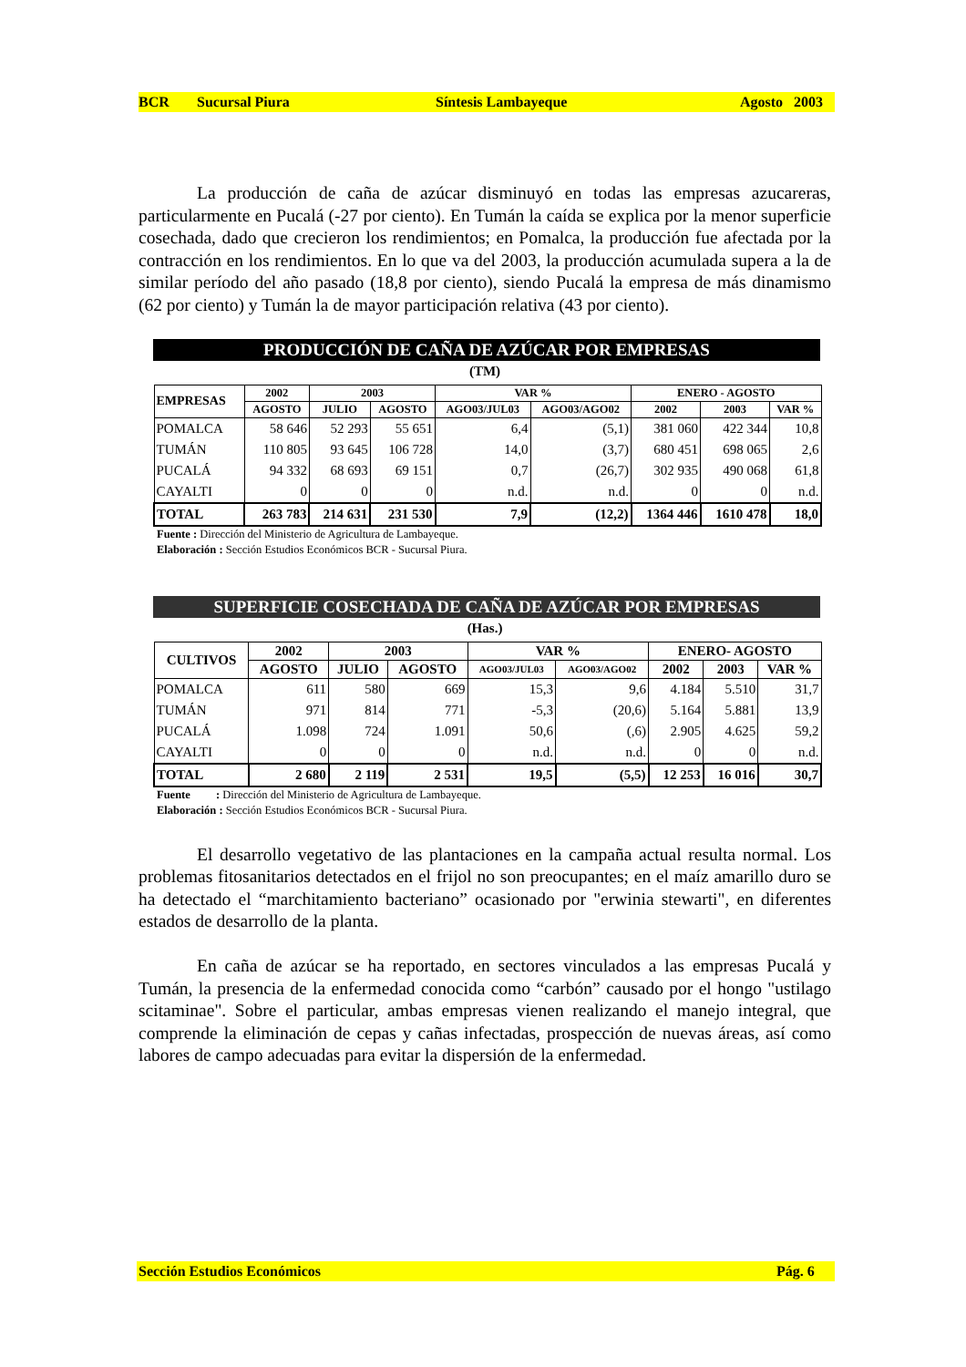BCR Sucursal Piura Síntesis Lambayeque Agosto 2003
La producción de caña de azúcar disminuyó en todas las empresas azucareras, particularmente en Pucalá (-27 por ciento). En Tumán la caída se explica por la menor superficie cosechada, dado que crecieron los rendimientos; en Pomalca, la producción fue afectada por la contracción en los rendimientos. En lo que va del 2003, la producción acumulada supera a la de similar período del año pasado (18,8 por ciento), siendo Pucalá la empresa de más dinamismo (62 por ciento) y Tumán la de mayor participación relativa (43 por ciento).
PRODUCCIÓN DE CAÑA DE AZÚCAR POR EMPRESAS
(TM)
| EMPRESAS | 2002 | 2003 | | VAR % | | ENERO - AGOSTO | | |
| --- | --- | --- | --- | --- | --- | --- | --- | --- |
| | AGOSTO | JULIO | AGOSTO | AGO03/JUL03 | AGO03/AGO02 | 2002 | 2003 | VAR % |
| POMALCA | 58 646 | 52 293 | 55 651 | 6,4 | (5,1) | 381 060 | 422 344 | 10,8 |
| TUMÁN | 110 805 | 93 645 | 106 728 | 14,0 | (3,7) | 680 451 | 698 065 | 2,6 |
| PUCALÁ | 94 332 | 68 693 | 69 151 | 0,7 | (26,7) | 302 935 | 490 068 | 61,8 |
| CAYALTI | 0 | 0 | 0 | n.d. | n.d. | 0 | 0 | n.d. |
| TOTAL | 263 783 | 214 631 | 231 530 | 7,9 | (12,2) | 1364 446 | 1610 478 | 18,0 |
Fuente : Dirección del Ministerio de Agricultura de Lambayeque.
Elaboración : Sección Estudios Económicos BCR - Sucursal Piura.
SUPERFICIE COSECHADA DE CAÑA DE AZÚCAR POR EMPRESAS
(Has.)
| CULTIVOS | 2002 | 2003 | | VAR % | | ENERO- AGOSTO | | |
| --- | --- | --- | --- | --- | --- | --- | --- | --- |
| | AGOSTO | JULIO | AGOSTO | AGO03/JUL03 | AGO03/AGO02 | 2002 | 2003 | VAR % |
| POMALCA | 611 | 580 | 669 | 15,3 | 9,6 | 4.184 | 5.510 | 31,7 |
| TUMÁN | 971 | 814 | 771 | -5,3 | (20,6) | 5.164 | 5.881 | 13,9 |
| PUCALÁ | 1.098 | 724 | 1.091 | 50,6 | (,6) | 2.905 | 4.625 | 59,2 |
| CAYALTI | 0 | 0 | 0 | n.d. | n.d. | 0 | 0 | n.d. |
| TOTAL | 2 680 | 2 119 | 2 531 | 19,5 | (5,5) | 12 253 | 16 016 | 30,7 |
Fuente : Dirección del Ministerio de Agricultura de Lambayeque.
Elaboración : Sección Estudios Económicos BCR - Sucursal Piura.
El desarrollo vegetativo de las plantaciones en la campaña actual resulta normal. Los problemas fitosanitarios detectados en el frijol no son preocupantes; en el maíz amarillo duro se ha detectado el “marchitamiento bacteriano” ocasionado por "erwinia stewarti", en diferentes estados de desarrollo de la planta.
En caña de azúcar se ha reportado, en sectores vinculados a las empresas Pucalá y Tumán, la presencia de la enfermedad conocida como “carbón” causado por el hongo "ustilago scitaminae". Sobre el particular, ambas empresas vienen realizando el manejo integral, que comprende la eliminación de cepas y cañas infectadas, prospección de nuevas áreas, así como labores de campo adecuadas para evitar la dispersión de la enfermedad.
Sección Estudios Económicos Pág. 6